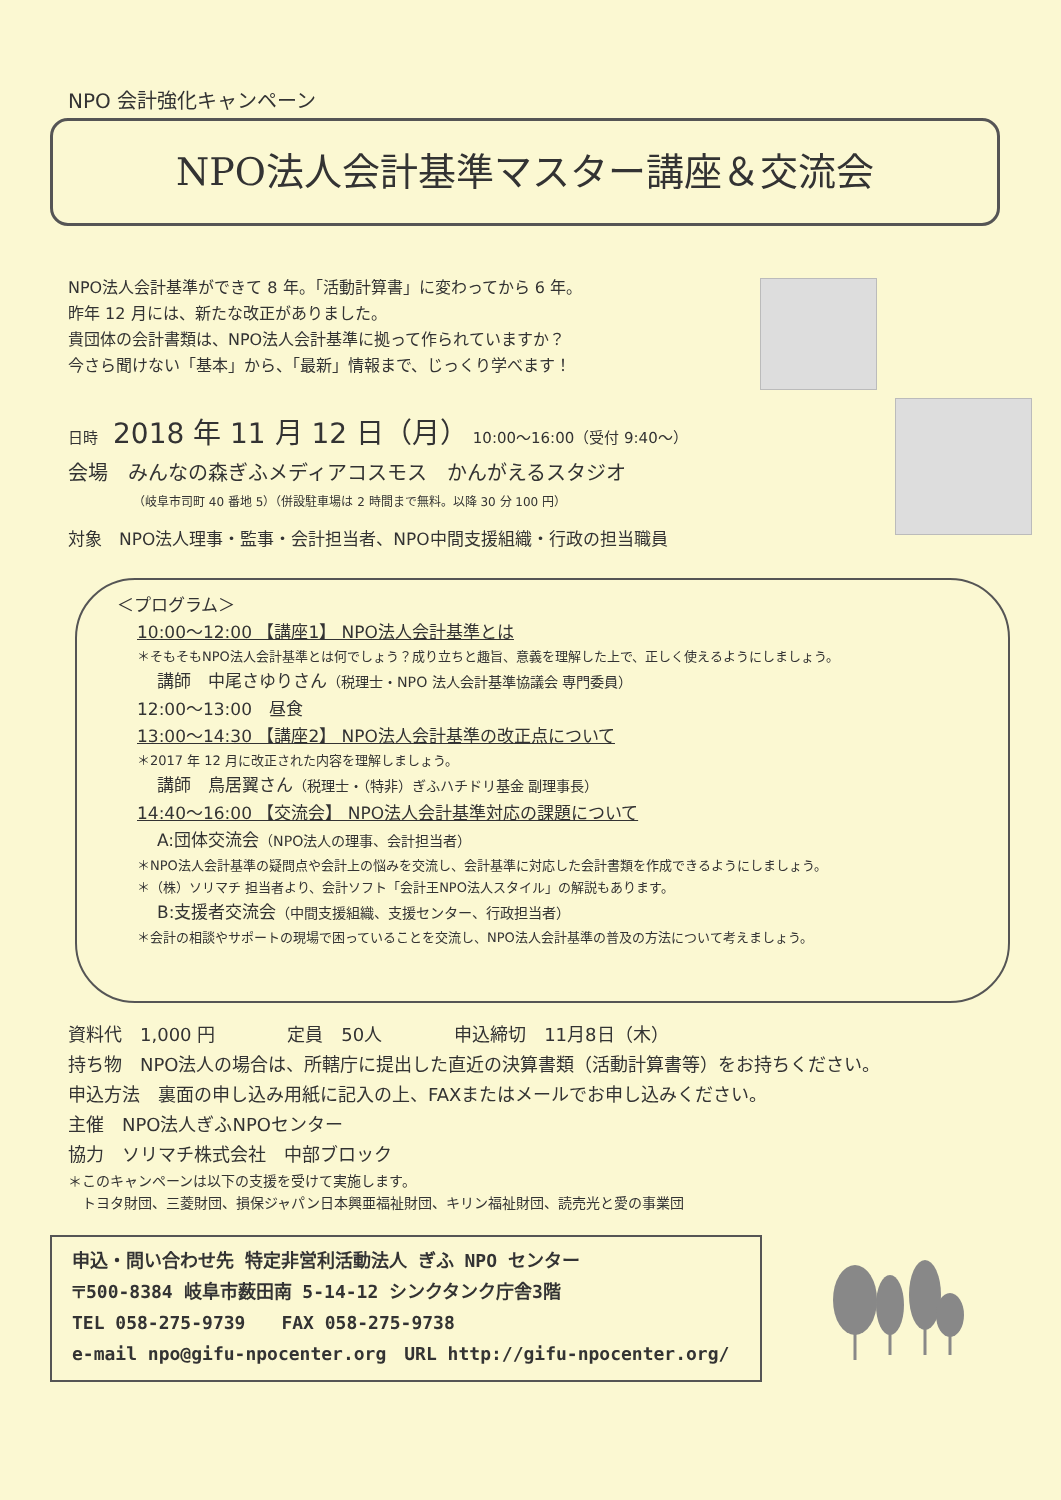NPO 会計強化キャンペーン
NPO法人会計基準マスター講座＆交流会
NPO法人会計基準ができて 8 年。「活動計算書」に変わってから 6 年。
昨年 12 月には、新たな改正がありました。
貴団体の会計書類は、NPO法人会計基準に拠って作られていますか？
今さら聞けない「基本」から、「最新」情報まで、じっくり学べます！
日時　2018 年 11 月 12 日（月） 10:00〜16:00（受付 9:40〜）
会場　みんなの森ぎふメディアコスモス　かんがえるスタジオ
（岐阜市司町 40 番地 5）（併設駐車場は 2 時間まで無料。以降 30 分 100 円）
対象　NPO法人理事・監事・会計担当者、NPO中間支援組織・行政の担当職員
＜プログラム＞
10:00〜12:00 【講座1】 NPO法人会計基準とは
＊そもそもNPO法人会計基準とは何でしょう？成り立ちと趣旨、意義を理解した上で、正しく使えるようにしましょう。
講師　中尾さゆりさん（税理士・NPO 法人会計基準協議会 専門委員）
12:00〜13:00　昼食
13:00〜14:30 【講座2】 NPO法人会計基準の改正点について
＊2017 年 12 月に改正された内容を理解しましょう。
講師　鳥居翼さん（税理士・（特非）ぎふハチドリ基金 副理事長）
14:40〜16:00 【交流会】 NPO法人会計基準対応の課題について
A:団体交流会（NPO法人の理事、会計担当者）
＊NPO法人会計基準の疑問点や会計上の悩みを交流し、会計基準に対応した会計書類を作成できるようにしましょう。
＊（株）ソリマチ 担当者より、会計ソフト「会計王NPO法人スタイル」の解説もあります。
B:支援者交流会（中間支援組織、支援センター、行政担当者）
＊会計の相談やサポートの現場で困っていることを交流し、NPO法人会計基準の普及の方法について考えましょう。
資料代　1,000 円　　　　定員　50人　　　　申込締切　11月8日（木）
持ち物　NPO法人の場合は、所轄庁に提出した直近の決算書類（活動計算書等）をお持ちください。
申込方法　裏面の申し込み用紙に記入の上、FAXまたはメールでお申し込みください。
主催　NPO法人ぎふNPOセンター
協力　ソリマチ株式会社　中部ブロック
＊このキャンペーンは以下の支援を受けて実施します。
　トヨタ財団、三菱財団、損保ジャパン日本興亜福祉財団、キリン福祉財団、読売光と愛の事業団
申込・問い合わせ先 特定非営利活動法人 ぎふ NPO センター
〒500-8384 岐阜市薮田南 5-14-12 シンクタンク庁舎3階
TEL 058-275-9739　　FAX 058-275-9738
e-mail npo@gifu-npocenter.org　URL http://gifu-npocenter.org/